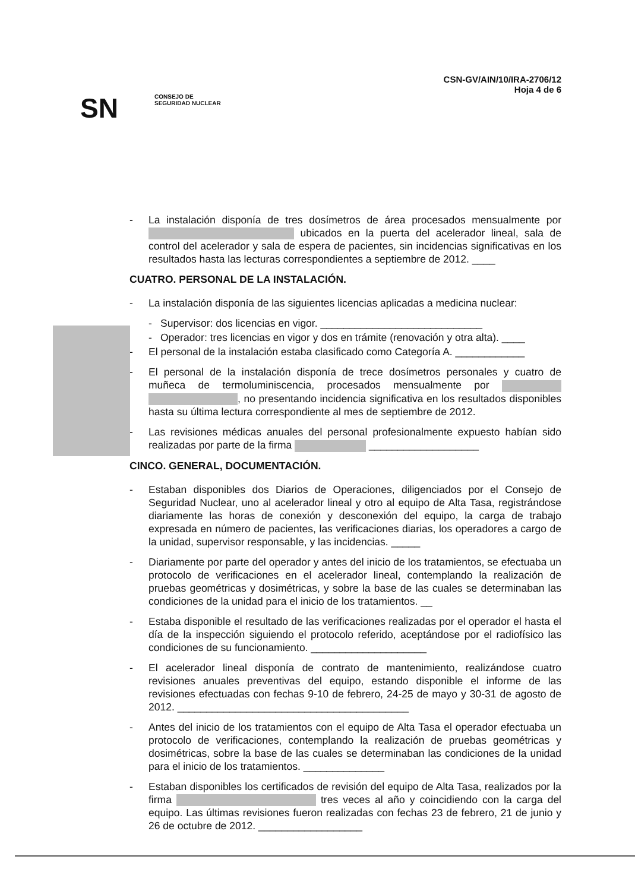SN
CONSEJO DE
SEGURIDAD NUCLEAR
CSN-GV/AIN/10/IRA-2706/12
Hoja 4 de 6
- La instalación disponía de tres dosímetros de área procesados mensualmente por ubicados en la puerta del acelerador lineal, sala de control del acelerador y sala de espera de pacientes, sin incidencias significativas en los resultados hasta las lecturas correspondientes a septiembre de 2012. ____
CUATRO. PERSONAL DE LA INSTALACIÓN.
- La instalación disponía de las siguientes licencias aplicadas a medicina nuclear:
- Supervisor: dos licencias en vigor. ____________________________
- Operador: tres licencias en vigor y dos en trámite (renovación y otra alta). ____
- El personal de la instalación estaba clasificado como Categoría A. ____________
- El personal de la instalación disponía de trece dosímetros personales y cuatro de muñeca de termoluminiscencia, procesados mensualmente por , no presentando incidencia significativa en los resultados disponibles hasta su última lectura correspondiente al mes de septiembre de 2012.
- Las revisiones médicas anuales del personal profesionalmente expuesto habían sido realizadas por parte de la firma ___________________
CINCO. GENERAL, DOCUMENTACIÓN.
- Estaban disponibles dos Diarios de Operaciones, diligenciados por el Consejo de Seguridad Nuclear, uno al acelerador lineal y otro al equipo de Alta Tasa, registrándose diariamente las horas de conexión y desconexión del equipo, la carga de trabajo expresada en número de pacientes, las verificaciones diarias, los operadores a cargo de la unidad, supervisor responsable, y las incidencias. _____
- Diariamente por parte del operador y antes del inicio de los tratamientos, se efectuaba un protocolo de verificaciones en el acelerador lineal, contemplando la realización de pruebas geométricas y dosimétricas, y sobre la base de las cuales se determinaban las condiciones de la unidad para el inicio de los tratamientos. __
- Estaba disponible el resultado de las verificaciones realizadas por el operador el hasta el día de la inspección siguiendo el protocolo referido, aceptándose por el radiofísico las condiciones de su funcionamiento. ____________________
- El acelerador lineal disponía de contrato de mantenimiento, realizándose cuatro revisiones anuales preventivas del equipo, estando disponible el informe de las revisiones efectuadas con fechas 9-10 de febrero, 24-25 de mayo y 30-31 de agosto de 2012. ________________________________________
- Antes del inicio de los tratamientos con el equipo de Alta Tasa el operador efectuaba un protocolo de verificaciones, contemplando la realización de pruebas geométricas y dosimétricas, sobre la base de las cuales se determinaban las condiciones de la unidad para el inicio de los tratamientos. ______________
- Estaban disponibles los certificados de revisión del equipo de Alta Tasa, realizados por la firma tres veces al año y coincidiendo con la carga del equipo. Las últimas revisiones fueron realizadas con fechas 23 de febrero, 21 de junio y 26 de octubre de 2012. __________________